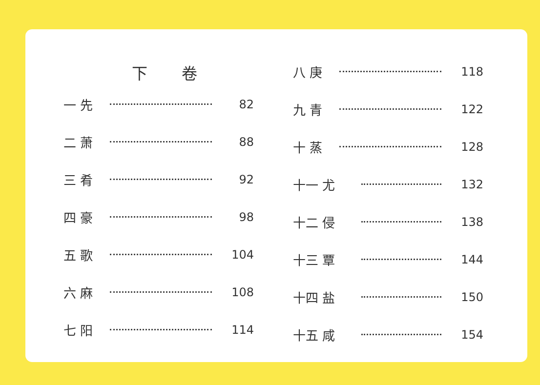下 卷
一 先 82
二 萧 88
三 肴 92
四 豪 98
五 歌 104
六 麻 108
七 阳 114
八 庚 118
九 青 122
十 蒸 128
十一 尤 132
十二 侵 138
十三 覃 144
十四 盐 150
十五 咸 154